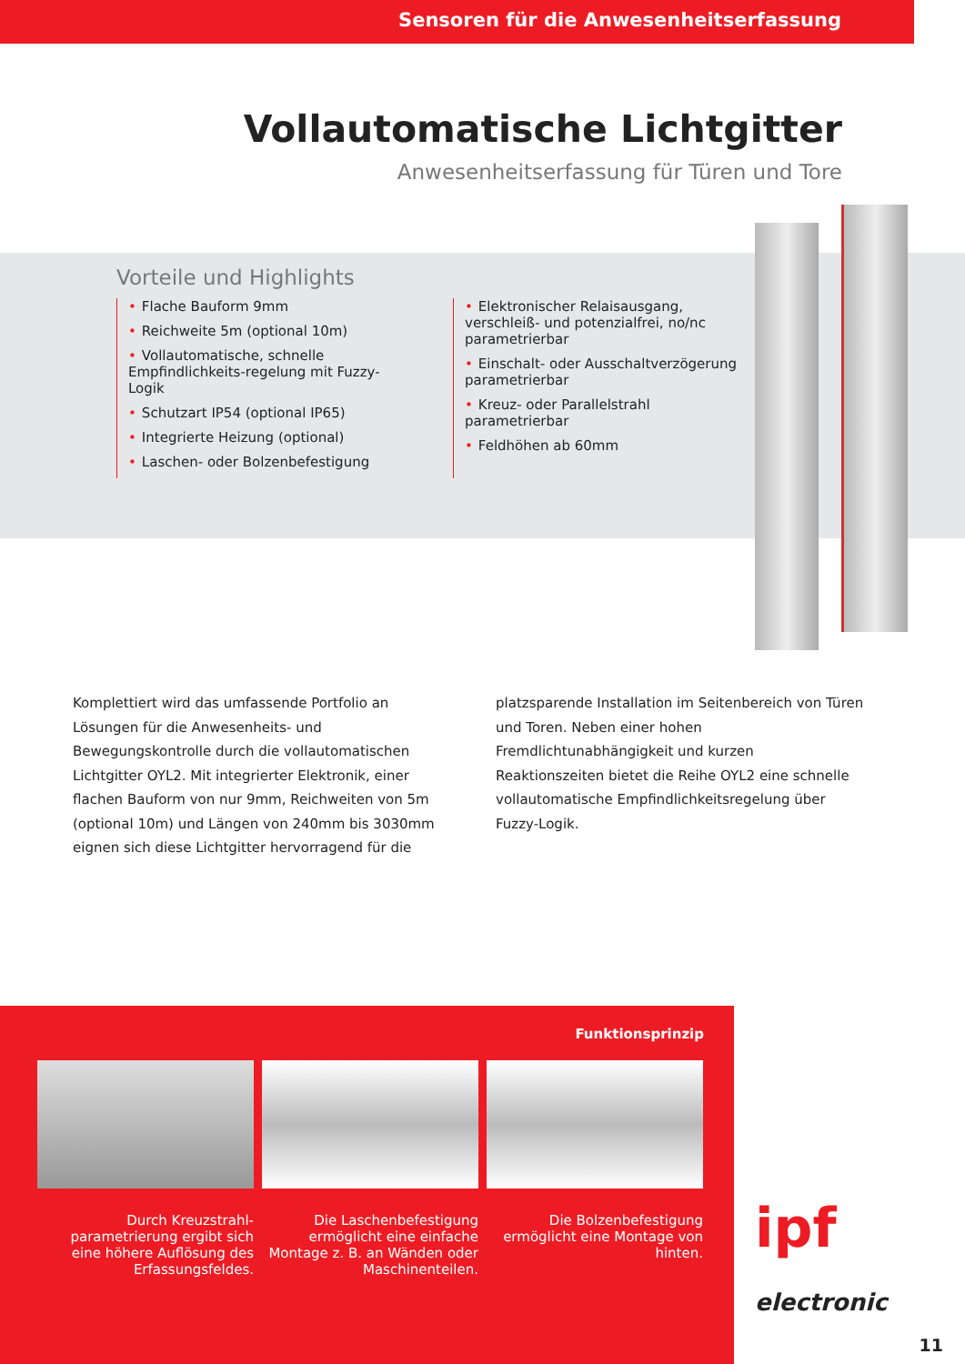Sensoren für die Anwesenheitserfassung
Vollautomatische Lichtgitter
Anwesenheitserfassung für Türen und Tore
Vorteile und Highlights
• Flache Bauform 9mm
• Reichweite 5m (optional 10m)
• Vollautomatische, schnelle Empfindlichkeits-regelung mit Fuzzy-Logik
• Schutzart IP54 (optional IP65)
• Integrierte Heizung (optional)
• Laschen- oder Bolzenbefestigung
• Elektronischer Relaisausgang, verschleiß- und potenzialfrei, no/nc parametrierbar
• Einschalt- oder Ausschaltverzögerung parametrierbar
• Kreuz- oder Parallelstrahl parametrierbar
• Feldhöhen ab 60mm
Komplettiert wird das umfassende Portfolio an Lösungen für die Anwesenheits- und Bewegungskontrolle durch die vollautomatischen Lichtgitter OYL2. Mit integrierter Elektronik, einer flachen Bauform von nur 9mm, Reichweiten von 5m (optional 10m) und Längen von 240mm bis 3030mm eignen sich diese Lichtgitter hervorragend für die
platzsparende Installation im Seitenbereich von Türen und Toren. Neben einer hohen Fremdlichtunabhängigkeit und kurzen Reaktionszeiten bietet die Reihe OYL2 eine schnelle vollautomatische Empfindlichkeitsregelung über Fuzzy-Logik.
Funktionsprinzip
Durch Kreuzstrahl-parametrierung ergibt sich eine höhere Auflösung des Erfassungsfeldes.
Die Laschenbefestigung ermöglicht eine einfache Montage z. B. an Wänden oder Maschinenteilen.
Die Bolzenbefestigung ermöglicht eine Montage von hinten.
ipf
electronic
11